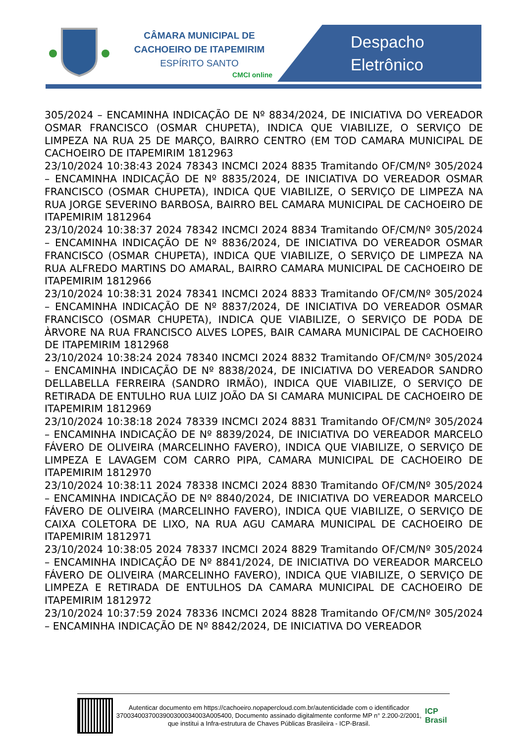CÂMARA MUNICIPAL DE
CACHOEIRO DE ITAPEMIRIM
ESPÍRITO SANTO
CMCI online
Despacho
Eletrônico
305/2024 – ENCAMINHA INDICAÇÃO DE Nº 8834/2024, DE INICIATIVA DO VEREADOR OSMAR FRANCISCO (OSMAR CHUPETA), INDICA QUE VIABILIZE, O SERVIÇO DE LIMPEZA NA RUA 25 DE MARÇO, BAIRRO CENTRO (EM TOD CAMARA MUNICIPAL DE CACHOEIRO DE ITAPEMIRIM 1812963
23/10/2024 10:38:43 2024 78343 INCMCI 2024 8835 Tramitando OF/CM/Nº 305/2024 – ENCAMINHA INDICAÇÃO DE Nº 8835/2024, DE INICIATIVA DO VEREADOR OSMAR FRANCISCO (OSMAR CHUPETA), INDICA QUE VIABILIZE, O SERVIÇO DE LIMPEZA NA RUA JORGE SEVERINO BARBOSA, BAIRRO BEL CAMARA MUNICIPAL DE CACHOEIRO DE ITAPEMIRIM 1812964
23/10/2024 10:38:37 2024 78342 INCMCI 2024 8834 Tramitando OF/CM/Nº 305/2024 – ENCAMINHA INDICAÇÃO DE Nº 8836/2024, DE INICIATIVA DO VEREADOR OSMAR FRANCISCO (OSMAR CHUPETA), INDICA QUE VIABILIZE, O SERVIÇO DE LIMPEZA NA RUA ALFREDO MARTINS DO AMARAL, BAIRRO CAMARA MUNICIPAL DE CACHOEIRO DE ITAPEMIRIM 1812966
23/10/2024 10:38:31 2024 78341 INCMCI 2024 8833 Tramitando OF/CM/Nº 305/2024 – ENCAMINHA INDICAÇÃO DE Nº 8837/2024, DE INICIATIVA DO VEREADOR OSMAR FRANCISCO (OSMAR CHUPETA), INDICA QUE VIABILIZE, O SERVIÇO DE PODA DE ÀRVORE NA RUA FRANCISCO ALVES LOPES, BAIR CAMARA MUNICIPAL DE CACHOEIRO DE ITAPEMIRIM 1812968
23/10/2024 10:38:24 2024 78340 INCMCI 2024 8832 Tramitando OF/CM/Nº 305/2024 – ENCAMINHA INDICAÇÃO DE Nº 8838/2024, DE INICIATIVA DO VEREADOR SANDRO DELLABELLA FERREIRA (SANDRO IRMÃO), INDICA QUE VIABILIZE, O SERVIÇO DE RETIRADA DE ENTULHO RUA LUIZ JOÃO DA SI CAMARA MUNICIPAL DE CACHOEIRO DE ITAPEMIRIM 1812969
23/10/2024 10:38:18 2024 78339 INCMCI 2024 8831 Tramitando OF/CM/Nº 305/2024 – ENCAMINHA INDICAÇÃO DE Nº 8839/2024, DE INICIATIVA DO VEREADOR MARCELO FÁVERO DE OLIVEIRA (MARCELINHO FAVERO), INDICA QUE VIABILIZE, O SERVIÇO DE LIMPEZA E LAVAGEM COM CARRO PIPA, CAMARA MUNICIPAL DE CACHOEIRO DE ITAPEMIRIM 1812970
23/10/2024 10:38:11 2024 78338 INCMCI 2024 8830 Tramitando OF/CM/Nº 305/2024 – ENCAMINHA INDICAÇÃO DE Nº 8840/2024, DE INICIATIVA DO VEREADOR MARCELO FÁVERO DE OLIVEIRA (MARCELINHO FAVERO), INDICA QUE VIABILIZE, O SERVIÇO DE CAIXA COLETORA DE LIXO, NA RUA AGU CAMARA MUNICIPAL DE CACHOEIRO DE ITAPEMIRIM 1812971
23/10/2024 10:38:05 2024 78337 INCMCI 2024 8829 Tramitando OF/CM/Nº 305/2024 – ENCAMINHA INDICAÇÃO DE Nº 8841/2024, DE INICIATIVA DO VEREADOR MARCELO FÁVERO DE OLIVEIRA (MARCELINHO FAVERO), INDICA QUE VIABILIZE, O SERVIÇO DE LIMPEZA E RETIRADA DE ENTULHOS DA CAMARA MUNICIPAL DE CACHOEIRO DE ITAPEMIRIM 1812972
23/10/2024 10:37:59 2024 78336 INCMCI 2024 8828 Tramitando OF/CM/Nº 305/2024 – ENCAMINHA INDICAÇÃO DE Nº 8842/2024, DE INICIATIVA DO VEREADOR
Autenticar documento em https://cachoeiro.nopapercloud.com.br/autenticidade com o identificador 370034003700390030003400​3A005400, Documento assinado digitalmente conforme MP n° 2.200-2/2001, que institui a Infra-estrutura de Chaves Públicas Brasileira - ICP-Brasil.
ICP Brasil